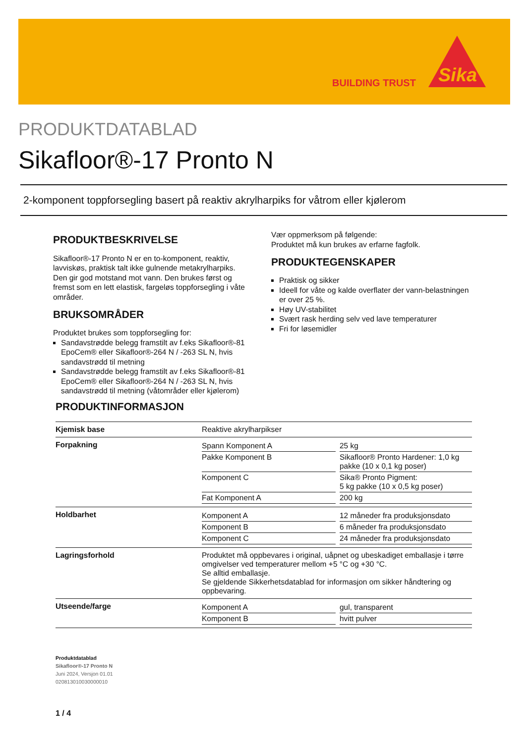BUILDING TRUST
Sika
PRODUKTDATABLAD
Sikafloor®-17 Pronto N
2-komponent toppforsegling basert på reaktiv akrylharpiks for våtrom eller kjølerom
PRODUKTBESKRIVELSE
Sikafloor®-17 Pronto N er en to-komponent, reaktiv, lavviskøs, praktisk talt ikke gulnende metakrylharpiks. Den gir god motstand mot vann. Den brukes først og fremst som en lett elastisk, fargeløs toppforsegling i våte områder.
BRUKSOMRÅDER
Produktet brukes som toppforsegling for:
Sandavstrødde belegg framstilt av f.eks Sikafloor®-81 EpoCem® eller Sikafloor®-264 N / -263 SL N, hvis sandavstrødd til metning
Sandavstrødde belegg framstilt av f.eks Sikafloor®-81 EpoCem® eller Sikafloor®-264 N / -263 SL N, hvis sandavstrødd til metning (våtområder eller kjølerom)
Vær oppmerksom på følgende:
Produktet må kun brukes av erfarne fagfolk.
PRODUKTEGENSKAPER
Praktisk og sikker
Ideell for våte og kalde overflater der vann-belastningen er over 25 %.
Høy UV-stabilitet
Svært rask herding selv ved lave temperaturer
Fri for løsemidler
PRODUKTINFORMASJON
| Kjemisk base | Reaktive akrylharpikser |
| Forpakning | / Spann Komponent A / / 25 kg / / Pakke Komponent B / / Sikafloor® Pronto Hardener: 1,0 kg pakke (10 x 0,1 kg poser) / / Komponent C / / Sika® Pronto Pigment: 5 kg pakke (10 x 0,5 kg poser) / / Fat Komponent A / / 200 kg / |
| Holdbarhet | / Komponent A / / 12 måneder fra produksjonsdato / / Komponent B / / 6 måneder fra produksjonsdato / / Komponent C / / 24 måneder fra produksjonsdato / |
| Lagringsforhold | Produktet må oppbevares i original, uåpnet og ubeskadiget emballasje i tørre omgivelser ved temperaturer mellom +5 °C og +30 °C. Se alltid emballasje. Se gjeldende Sikkerhetsdatablad for informasjon om sikker håndtering og oppbevaring. |
| Utseende/farge | / Komponent A / / gul, transparent / / Komponent B / / hvitt pulver / |
Produktdatablad
Sikafloor®-17 Pronto N
Juni 2024, Versjon 01.01
020813010030000010
1 / 4